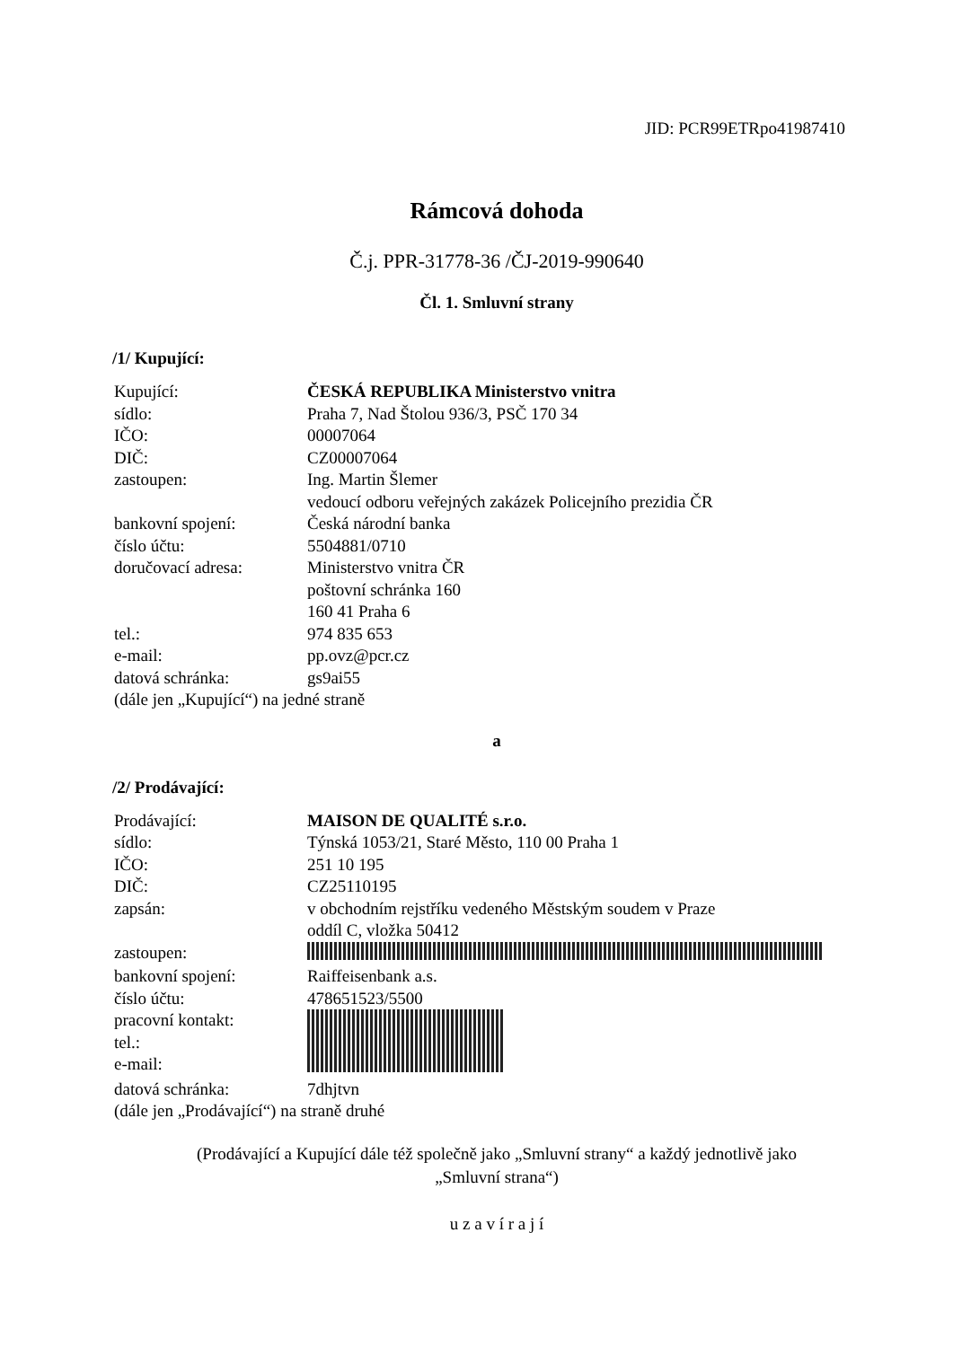JID: PCR99ETRpo41987410
Rámcová dohoda
Č.j. PPR-31778-36 /ČJ-2019-990640
Čl. 1. Smluvní strany
/1/ Kupující:
| Kupující: | ČESKÁ REPUBLIKA Ministerstvo vnitra |
| sídlo: | Praha 7, Nad Štolou 936/3, PSČ 170 34 |
| IČO: | 00007064 |
| DIČ: | CZ00007064 |
| zastoupen: | Ing. Martin Šlemer vedoucí odboru veřejných zakázek Policejního prezidia ČR |
| bankovní spojení: | Česká národní banka |
| číslo účtu: | 5504881/0710 |
| doručovací adresa: | Ministerstvo vnitra ČR poštovní schránka 160 160 41 Praha 6 |
| tel.: | 974 835 653 |
| e-mail: | pp.ovz@pcr.cz |
| datová schránka: | gs9ai55 |
| (dále jen „Kupující“) na jedné straně | |
a
/2/ Prodávající:
| Prodávající: | MAISON DE QUALITÉ s.r.o. |
| sídlo: | Týnská 1053/21, Staré Město, 110 00 Praha 1 |
| IČO: | 251 10 195 |
| DIČ: | CZ25110195 |
| zapsán: | v obchodním rejstříku vedeného Městským soudem v Praze oddíl C, vložka 50412 |
| zastoupen: | |
| bankovní spojení: | Raiffeisenbank a.s. |
| číslo účtu: | 478651523/5500 |
| pracovní kontakt: tel.: e-mail: | |
| datová schránka: | 7dhjtvn |
| (dále jen „Prodávající“) na straně druhé | |
(Prodávající a Kupující dále též společně jako „Smluvní strany“ a každý jednotlivě jako
„Smluvní strana“)
u z a v í r a j í